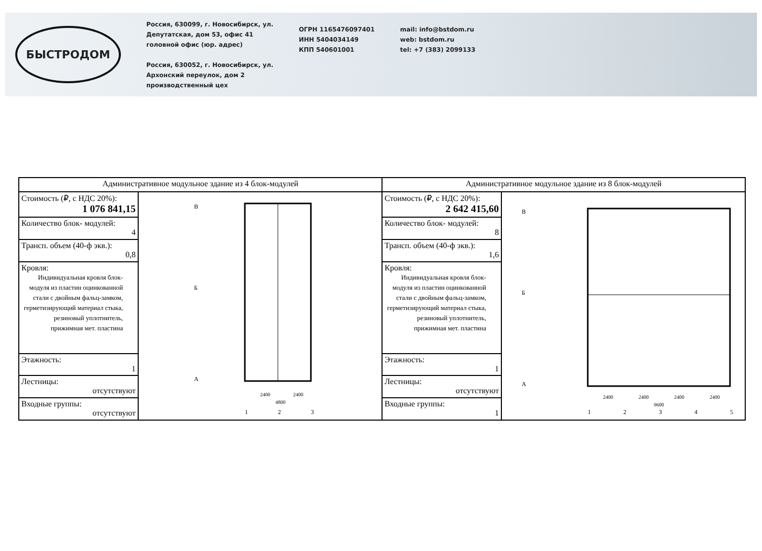БЫСТРОДОМ
Россия, 630099, г. Новосибирск, ул.
Депутатская, дом 53, офис 41
головной офис (юр. адрес)
Россия, 630052, г. Новосибирск, ул.
Архонский переулок, дом 2
производственный цех
ОГРН 1165476097401
ИНН 5404034149
КПП 540601001
mail: info@bstdom.ru
web: bstdom.ru
tel: +7 (383) 2099133
| Административное модульное здание из 4 блок-модулей | | Административное модульное здание из 8 блок-модулей | |
| --- | --- | --- | --- |
| Стоимость (₽, с НДС 20%): 1 076 841,15 | В Б А 2400 2400 4800 1 2 3 | Стоимость (₽, с НДС 20%): 2 642 415,60 | В Б А 2400 2400 2400 2400 9600 1 2 3 4 5 |
| Количество блок- модулей: 4 | | Количество блок- модулей: 8 | |
| Трансп. объем (40-ф экв.): 0,8 | | Трансп. объем (40-ф экв.): 1,6 | |
| Кровля: Индивидуальная кровля блок-модуля из пластин оцинкованной стали с двойным фальц-замком, герметизирующий материал стыка, резиновый уплотнитель, прижимная мет. пластина | | Кровля: Индивидуальная кровля блок-модуля из пластин оцинкованной стали с двойным фальц-замком, герметизирующий материал стыка, резиновый уплотнитель, прижимная мет. пластина | |
| Этажность: 1 | | Этажность: 1 | |
| Лестницы: отсутствуют | | Лестницы: отсутствуют | |
| Входные группы: отсутствуют | | Входные группы: 1 | |